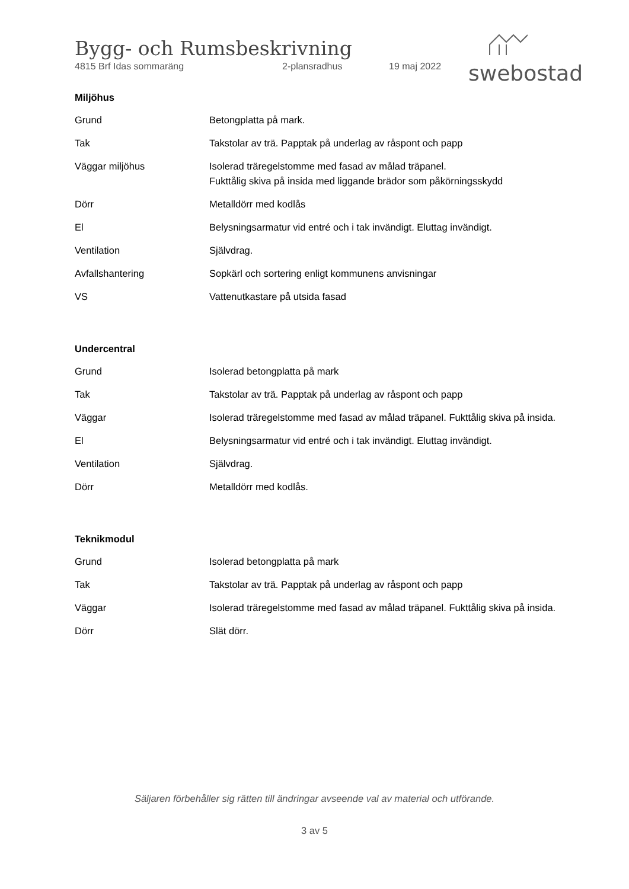Bygg- och Rumsbeskrivning
4815 Brf Idas sommaräng 2-plansradhus 19 maj 2022
swebostad
Miljöhus
| Grund | Betongplatta på mark. |
| Tak | Takstolar av trä. Papptak på underlag av råspont och papp |
| Väggar miljöhus | Isolerad träregelstomme med fasad av målad träpanel. Fukttålig skiva på insida med liggande brädor som påkörningsskydd |
| Dörr | Metalldörr med kodlås |
| El | Belysningsarmatur vid entré och i tak invändigt. Eluttag invändigt. |
| Ventilation | Självdrag. |
| Avfallshantering | Sopkärl och sortering enligt kommunens anvisningar |
| VS | Vattenutkastare på utsida fasad |
Undercentral
| Grund | Isolerad betongplatta på mark |
| Tak | Takstolar av trä. Papptak på underlag av råspont och papp |
| Väggar | Isolerad träregelstomme med fasad av målad träpanel. Fukttålig skiva på insida. |
| El | Belysningsarmatur vid entré och i tak invändigt. Eluttag invändigt. |
| Ventilation | Självdrag. |
| Dörr | Metalldörr med kodlås. |
Teknikmodul
| Grund | Isolerad betongplatta på mark |
| Tak | Takstolar av trä. Papptak på underlag av råspont och papp |
| Väggar | Isolerad träregelstomme med fasad av målad träpanel. Fukttålig skiva på insida. |
| Dörr | Slät dörr. |
Säljaren förbehåller sig rätten till ändringar avseende val av material och utförande.
3 av 5